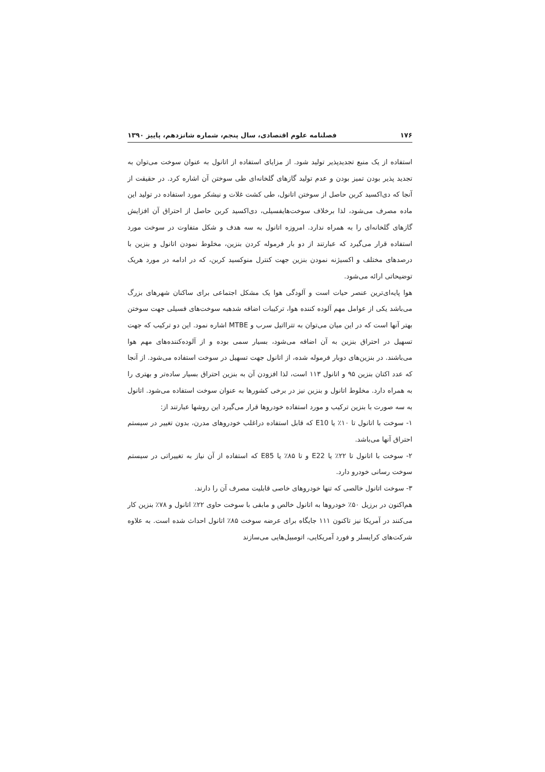۱۷۶ فصلنامه علوم اقتصادی، سال پنجم، شماره شانزدهم، پاییز ۱۳۹۰
استفاده از یک منبع تجدیدپذیر تولید شود. از مزایای استفاده از اتانول به عنوان سوخت می‌توان به تجدید پذیر بودن تمیز بودن و عدم تولید گازهای گلخانه‌ای طی سوختن آن اشاره کرد. در حقیقت از آنجا که دی‌اکسید کربن حاصل از سوختن اتانول، طی کشت غلات و نیشکر مورد استفاده در تولید این ماده مصرف می‌شود، لذا برخلاف سوخت‌هایفسیلی، دی‌اکسید کربن حاصل از احتراق آن افزایش گازهای گلخانه‌ای را به همراه ندارد. امروزه اتانول به سه هدف و شکل متفاوت در سوخت مورد استفاده قرار می‌گیرد که عبارتند از دو بار فرموله کردن بنزین، مخلوط نمودن اتانول و بنزین با درصدهای مختلف و اکسیژنه نمودن بنزین جهت کنترل منوکسید کربن، که در ادامه در مورد هریک توضیحاتی ارائه می‌شود.
هوا پایه‌ای‌ترین عنصر حیات است و آلودگی هوا یک مشکل اجتماعی برای ساکنان شهرهای بزرگ می‌باشد یکی از عوامل مهم آلوده کننده هوا، ترکیبات اضافه شدهبه سوخت‌های فسیلی جهت سوختن بهتر آنها است که در این میان می‌توان به تترااتیل سرب و MTBE اشاره نمود. این دو ترکیب که جهت تسهیل در احتراق بنزین به آن اضافه می‌شود، بسیار سمی بوده و از آلوده‌کننده‌های مهم هوا می‌باشند. در بنزین‌های دوبار فرموله شده، از اتانول جهت تسهیل در سوخت استفاده می‌شود. از آنجا که عدد اکتان بنزین ۹۵ و اتانول ۱۱۳ است، لذا افزودن آن به بنزین احتراق بسیار ساده‌تر و بهتری را به همراه دارد. مخلوط اتانول و بنزین نیز در برخی کشورها به عنوان سوخت استفاده می‌شود. اتانول به سه صورت با بنزین ترکیب و مورد استفاده خودروها قرار می‌گیرد این روشها عبارتند از:
۱- سوخت با اتانول تا ۱۰٪ یا E10 که قابل استفاده دراغلب خودروهای مدرن، بدون تغییر در سیستم احتراق آنها می‌باشد.
۲- سوخت با اتانول تا ۲۲٪ یا E22 و تا ۸۵٪ یا E85 که استفاده از آن نیاز به تغییراتی در سیستم سوخت رسانی خودرو دارد.
۳- سوخت اتانول خالصی که تنها خودروهای خاصی قابلیت مصرف آن را دارند.
هم‌اکنون در برزیل ۵۰٪ خودروها به اتانول خالص و مابقی با سوخت حاوی ۲۲٪ اتانول و ۷۸٪ بنزین کار می‌کنند در آمریکا نیز تاکنون ۱۱۱ جایگاه برای عرضه سوخت ۸۵٪ اتانول احداث شده است. به علاوه شرکت‌های کرایسلر و فورد آمریکایی، اتومبیل‌هایی می‌سازند